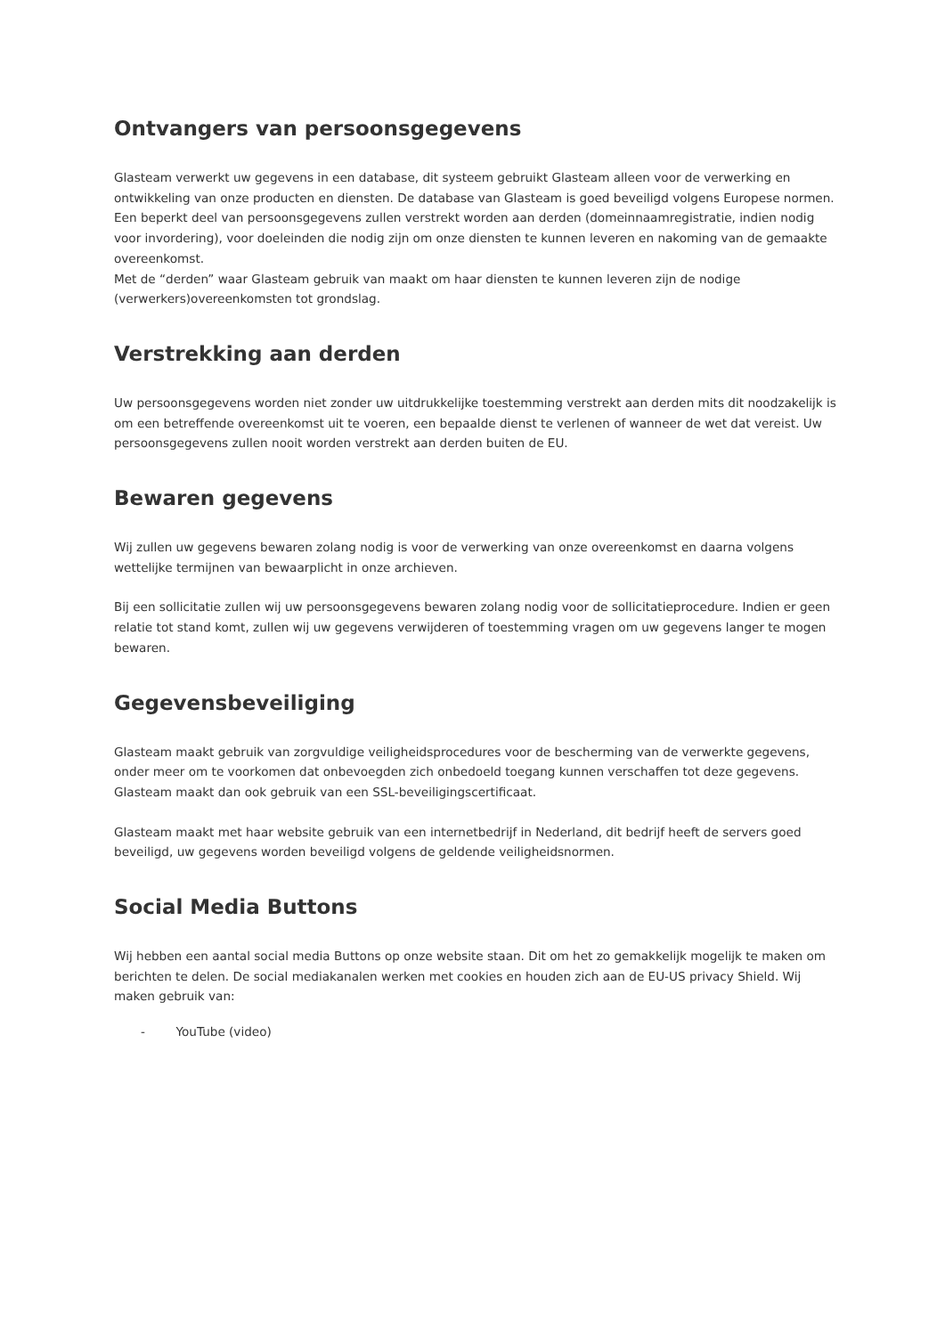Ontvangers van persoonsgegevens
Glasteam verwerkt uw gegevens in een database, dit systeem gebruikt Glasteam alleen voor de verwerking en ontwikkeling van onze producten en diensten. De database van Glasteam is goed beveiligd volgens Europese normen.
Een beperkt deel van persoonsgegevens zullen verstrekt worden aan derden (domeinnaamregistratie, indien nodig voor invordering), voor doeleinden die nodig zijn om onze diensten te kunnen leveren en nakoming van de gemaakte overeenkomst.
Met de “derden” waar Glasteam gebruik van maakt om haar diensten te kunnen leveren zijn de nodige (verwerkers)overeenkomsten tot grondslag.
Verstrekking aan derden
Uw persoonsgegevens worden niet zonder uw uitdrukkelijke toestemming verstrekt aan derden mits dit noodzakelijk is om een betreffende overeenkomst uit te voeren, een bepaalde dienst te verlenen of wanneer de wet dat vereist. Uw persoonsgegevens zullen nooit worden verstrekt aan derden buiten de EU.
Bewaren gegevens
Wij zullen uw gegevens bewaren zolang nodig is voor de verwerking van onze overeenkomst en daarna volgens wettelijke termijnen van bewaarplicht in onze archieven.
Bij een sollicitatie zullen wij uw persoonsgegevens bewaren zolang nodig voor de sollicitatieprocedure. Indien er geen relatie tot stand komt, zullen wij uw gegevens verwijderen of toestemming vragen om uw gegevens langer te mogen bewaren.
Gegevensbeveiliging
Glasteam maakt gebruik van zorgvuldige veiligheidsprocedures voor de bescherming van de verwerkte gegevens, onder meer om te voorkomen dat onbevoegden zich onbedoeld toegang kunnen verschaffen tot deze gegevens. Glasteam maakt dan ook gebruik van een SSL-beveiligingscertificaat.
Glasteam maakt met haar website gebruik van een internetbedrijf in Nederland, dit bedrijf heeft de servers goed beveiligd, uw gegevens worden beveiligd volgens de geldende veiligheidsnormen.
Social Media Buttons
Wij hebben een aantal social media Buttons op onze website staan. Dit om het zo gemakkelijk mogelijk te maken om berichten te delen. De social mediakanalen werken met cookies en houden zich aan de EU-US privacy Shield. Wij maken gebruik van:
- YouTube (video)